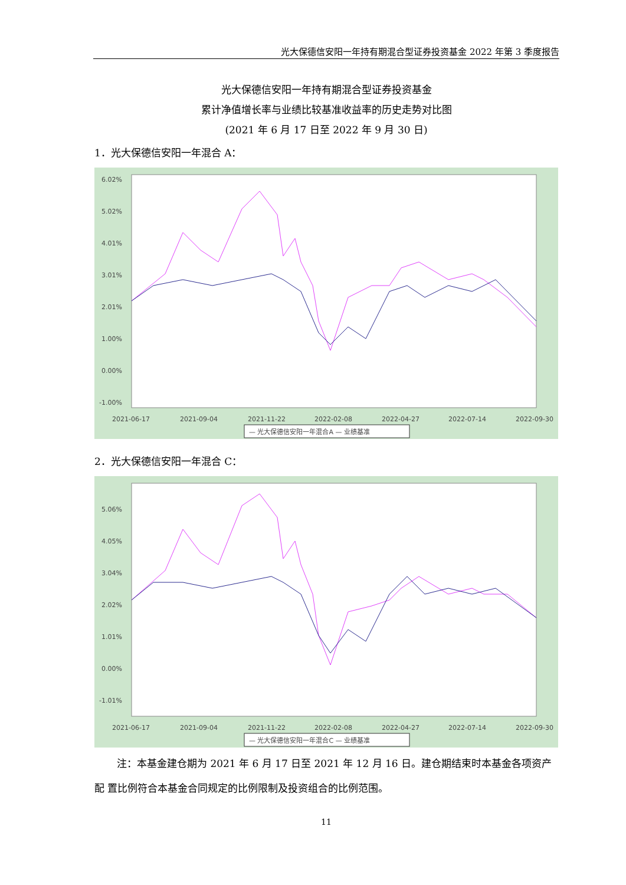光大保德信安阳一年持有期混合型证券投资基金 2022 年第 3 季度报告
光大保德信安阳一年持有期混合型证券投资基金
累计净值增长率与业绩比较基准收益率的历史走势对比图
(2021 年 6 月 17 日至 2022 年 9 月 30 日)
1．光大保德信安阳一年混合 A：
6.02%
5.02%
4.01%
3.01%
2.01%
1.00%
0.00%
-1.00%
2021-06-17
2021-09-04
2021-11-22
2022-02-08
2022-04-27
2022-07-14
2022-09-30
— 光大保德信安阳一年混合A — 业绩基准
2．光大保德信安阳一年混合 C：
5.06%
4.05%
3.04%
2.02%
1.01%
0.00%
-1.01%
2021-06-17
2021-09-04
2021-11-22
2022-02-08
2022-04-27
2022-07-14
2022-09-30
— 光大保德信安阳一年混合C — 业绩基准
注：本基金建仓期为 2021 年 6 月 17 日至 2021 年 12 月 16 日。建仓期结束时本基金各项资产配 置比例符合本基金合同规定的比例限制及投资组合的比例范围。
11